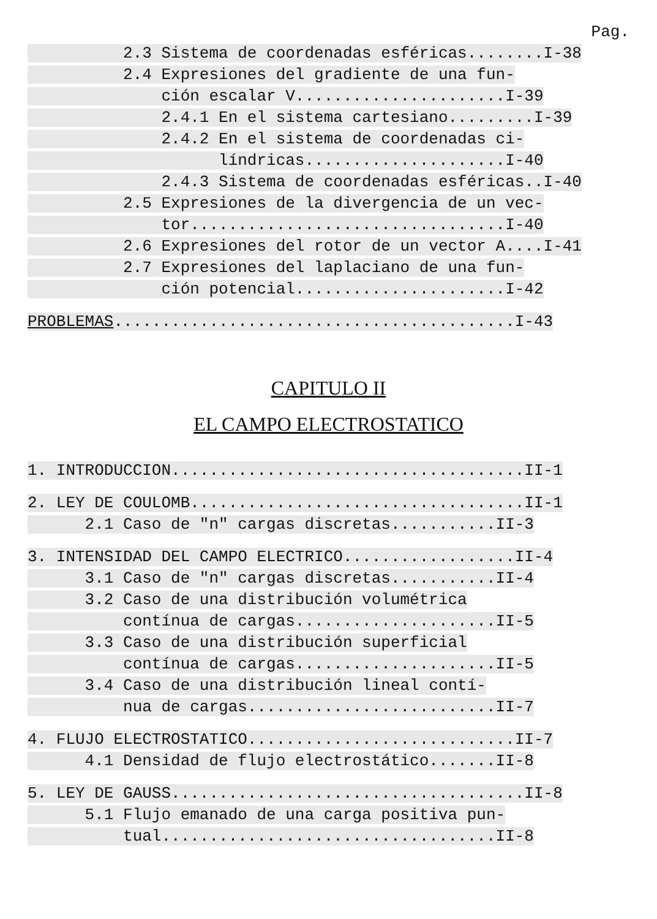Pag.
2.3 Sistema de coordenadas esféricas........I-38
2.4 Expresiones del gradiente de una fun-
ción escalar V......................I-39
2.4.1 En el sistema cartesiano.........I-39
2.4.2 En el sistema de coordenadas ci-
líndricas.....................I-40
2.4.3 Sistema de coordenadas esféricas..I-40
2.5 Expresiones de la divergencia de un vec-
tor.................................I-40
2.6 Expresiones del rotor de un vector A....I-41
2.7 Expresiones del laplaciano de una fun-
ción potencial......................I-42
PROBLEMAS..........................................I-43
CAPITULO II
EL CAMPO ELECTROSTATICO
1. INTRODUCCION.....................................II-1
2. LEY DE COULOMB...................................II-1
2.1 Caso de "n" cargas discretas...........II-3
3. INTENSIDAD DEL CAMPO ELECTRICO..................II-4
3.1 Caso de "n" cargas discretas...........II-4
3.2 Caso de una distribución volumétrica
contínua de cargas.....................II-5
3.3 Caso de una distribución superficial
contínua de cargas.....................II-5
3.4 Caso de una distribución lineal contí-
nua de cargas..........................II-7
4. FLUJO ELECTROSTATICO............................II-7
4.1 Densidad de flujo electrostático.......II-8
5. LEY DE GAUSS.....................................II-8
5.1 Flujo emanado de una carga positiva pun-
tual...................................II-8